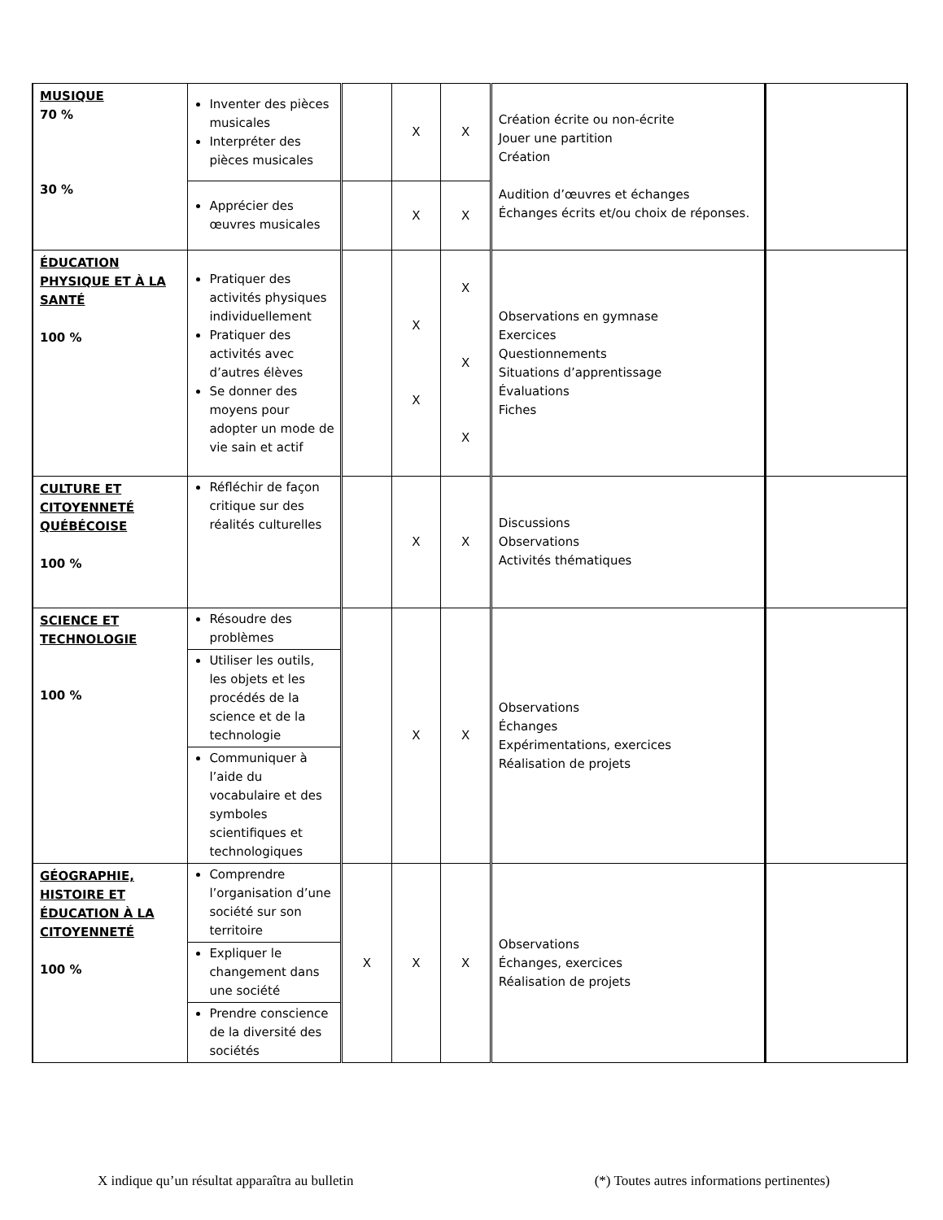| MUSIQUE 70 % 30 % | Inventer des pièces musicales Interpréter des pièces musicales | | X | X | Création écrite ou non-écrite Jouer une partition Création Audition d’œuvres et échanges Échanges écrits et/ou choix de réponses. | |
| | Apprécier des œuvres musicales | | X | X | | |
| ÉDUCATION PHYSIQUE ET À LA SANTÉ 100 % | Pratiquer des activités physiques individuellement Pratiquer des activités avec d’autres élèves Se donner des moyens pour adopter un mode de vie sain et actif | | X X | X X X | Observations en gymnase Exercices Questionnements Situations d’apprentissage Évaluations Fiches | |
| CULTURE ET CITOYENNETÉ QUÉBÉCOISE 100 % | Réfléchir de façon critique sur des réalités culturelles | | X | X | Discussions Observations Activités thématiques | |
| SCIENCE ET TECHNOLOGIE 100 % | Résoudre des problèmes | | X | X | Observations Échanges Expérimentations, exercices Réalisation de projets | |
| | Utiliser les outils, les objets et les procédés de la science et de la technologie | | | | | |
| | Communiquer à l’aide du vocabulaire et des symboles scientifiques et technologiques | | | | | |
| GÉOGRAPHIE, HISTOIRE ET ÉDUCATION À LA CITOYENNETÉ 100 % | Comprendre l’organisation d’une société sur son territoire | X | X | X | Observations Échanges, exercices Réalisation de projets | |
| | Expliquer le changement dans une société | | | | | |
| | Prendre conscience de la diversité des sociétés | | | | | |
X indique qu’un résultat apparaîtra au bulletin (*) Toutes autres informations pertinentes)